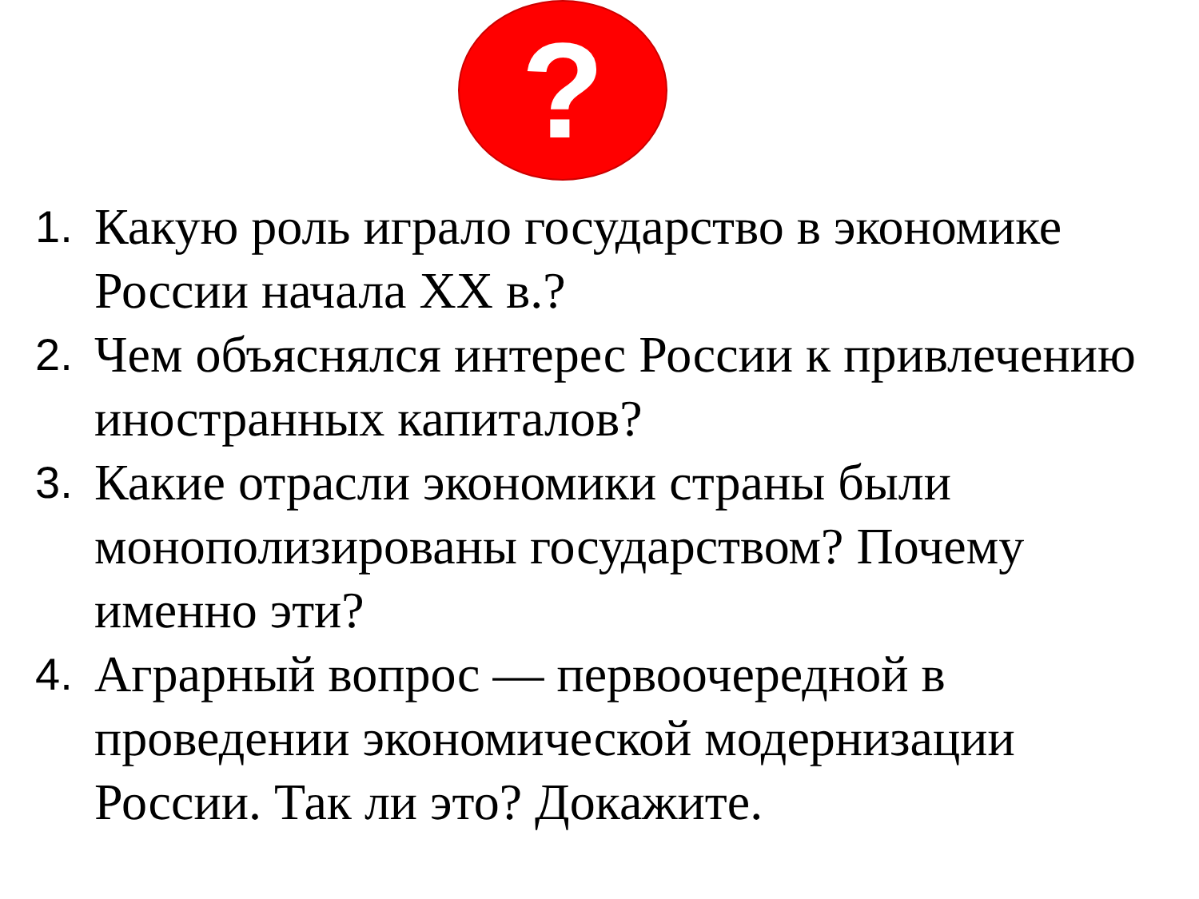?
1. Какую роль играло государство в экономике России начала XX в.?
2. Чем объяснялся интерес России к привлечению иностранных капиталов?
3. Какие отрасли экономики страны были монополизированы государством? Почему именно эти?
4. Аграрный вопрос — первоочередной в проведении экономической модернизации России. Так ли это? Докажите.